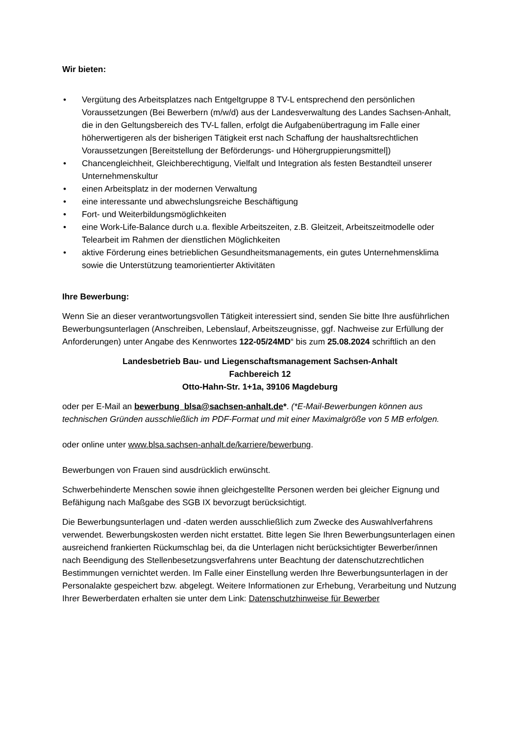Wir bieten:
• Vergütung des Arbeitsplatzes nach Entgeltgruppe 8 TV-L entsprechend den persönlichen Voraussetzungen (Bei Bewerbern (m/w/d) aus der Landesverwaltung des Landes Sachsen-Anhalt, die in den Geltungsbereich des TV-L fallen, erfolgt die Aufgabenübertragung im Falle einer höherwertigeren als der bisherigen Tätigkeit erst nach Schaffung der haushaltsrechtlichen Voraussetzungen [Bereitstellung der Beförderungs- und Höhergruppierungsmittel])
• Chancengleichheit, Gleichberechtigung, Vielfalt und Integration als festen Bestandteil unserer Unternehmenskultur
• einen Arbeitsplatz in der modernen Verwaltung
• eine interessante und abwechslungsreiche Beschäftigung
• Fort- und Weiterbildungsmöglichkeiten
• eine Work-Life-Balance durch u.a. flexible Arbeitszeiten, z.B. Gleitzeit, Arbeitszeitmodelle oder Telearbeit im Rahmen der dienstlichen Möglichkeiten
• aktive Förderung eines betrieblichen Gesundheitsmanagements, ein gutes Unternehmensklima sowie die Unterstützung teamorientierter Aktivitäten
Ihre Bewerbung:
Wenn Sie an dieser verantwortungsvollen Tätigkeit interessiert sind, senden Sie bitte Ihre ausführlichen Bewerbungsunterlagen (Anschreiben, Lebenslauf, Arbeitszeugnisse, ggf. Nachweise zur Erfüllung der Anforderungen) unter Angabe des Kennwortes 122-05/24MD“ bis zum 25.08.2024 schriftlich an den
Landesbetrieb Bau- und Liegenschaftsmanagement Sachsen-Anhalt
Fachbereich 12
Otto-Hahn-Str. 1+1a, 39106 Magdeburg
oder per E-Mail an bewerbung_blsa@sachsen-anhalt.de*. (*E-Mail-Bewerbungen können aus technischen Gründen ausschließlich im PDF-Format und mit einer Maximalgröße von 5 MB erfolgen.
oder online unter www.blsa.sachsen-anhalt.de/karriere/bewerbung.
Bewerbungen von Frauen sind ausdrücklich erwünscht.
Schwerbehinderte Menschen sowie ihnen gleichgestellte Personen werden bei gleicher Eignung und Befähigung nach Maßgabe des SGB IX bevorzugt berücksichtigt.
Die Bewerbungsunterlagen und -daten werden ausschließlich zum Zwecke des Auswahlverfahrens verwendet. Bewerbungskosten werden nicht erstattet. Bitte legen Sie Ihren Bewerbungsunterlagen einen ausreichend frankierten Rückumschlag bei, da die Unterlagen nicht berücksichtigter Bewerber/innen nach Beendigung des Stellenbesetzungsverfahrens unter Beachtung der datenschutzrechtlichen Bestimmungen vernichtet werden. Im Falle einer Einstellung werden Ihre Bewerbungsunterlagen in der Personalakte gespeichert bzw. abgelegt. Weitere Informationen zur Erhebung, Verarbeitung und Nutzung Ihrer Bewerberdaten erhalten sie unter dem Link: Datenschutzhinweise für Bewerber